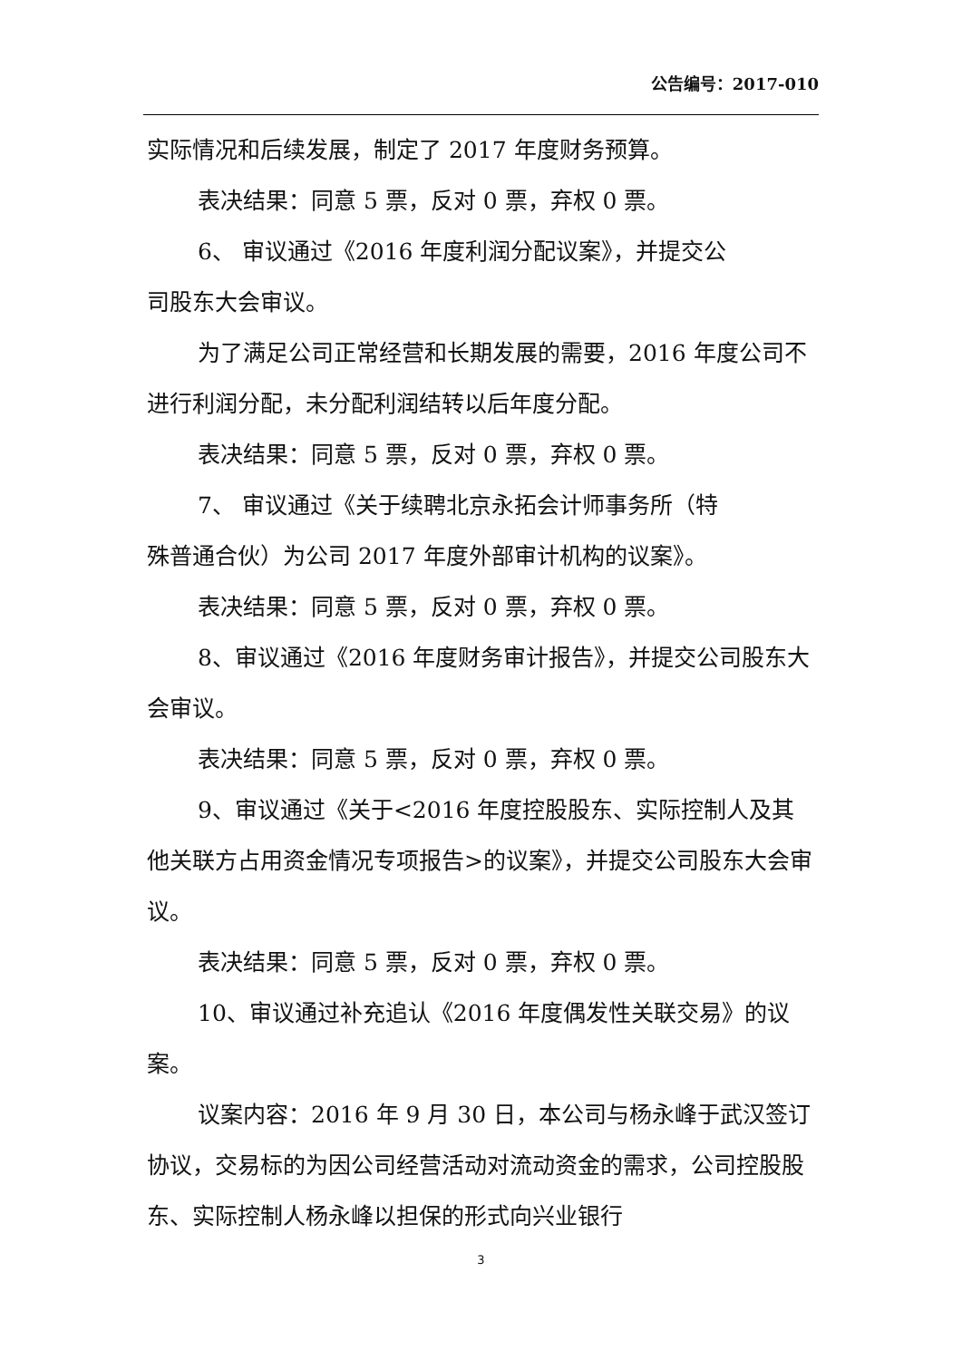公告编号：2017-010
实际情况和后续发展，制定了 2017 年度财务预算。
表决结果：同意 5 票，反对 0 票，弃权 0 票。
6、 审议通过《2016 年度利润分配议案》，并提交公
司股东大会审议。
为了满足公司正常经营和长期发展的需要，2016 年度公司不进行利润分配，未分配利润结转以后年度分配。
表决结果：同意 5 票，反对 0 票，弃权 0 票。
7、 审议通过《关于续聘北京永拓会计师事务所（特
殊普通合伙）为公司 2017 年度外部审计机构的议案》。
表决结果：同意 5 票，反对 0 票，弃权 0 票。
8、审议通过《2016 年度财务审计报告》，并提交公司股东大会审议。
表决结果：同意 5 票，反对 0 票，弃权 0 票。
9、审议通过《关于<2016 年度控股股东、实际控制人及其他关联方占用资金情况专项报告>的议案》，并提交公司股东大会审议。
表决结果：同意 5 票，反对 0 票，弃权 0 票。
10、审议通过补充追认《2016 年度偶发性关联交易》的议案。
议案内容：2016 年 9 月 30 日，本公司与杨永峰于武汉签订协议，交易标的为因公司经营活动对流动资金的需求，公司控股股东、实际控制人杨永峰以担保的形式向兴业银行
3